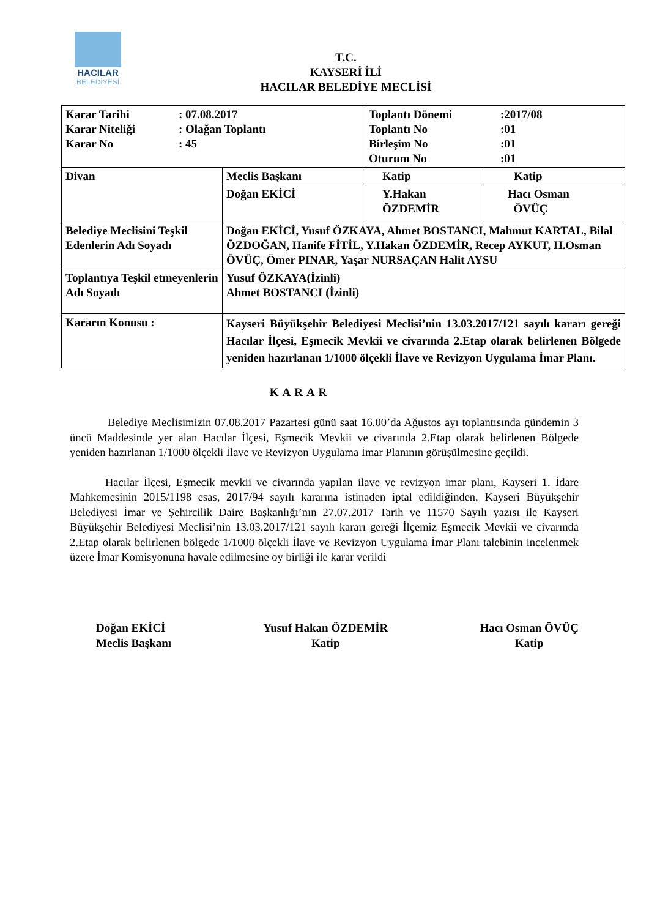HACILAR
BELEDİYESİ
T.C.
KAYSERİ İLİ
HACILAR BELEDİYE MECLİSİ
| / Karar Tarihi / : 07.08.2017 / / Karar Niteliği / : Olağan Toplantı / / Karar No / : 45 / | | / Toplantı Dönemi / :2017/08 / / Toplantı No / :01 / / Birleşim No / :01 / / Oturum No / :01 / | |
| Divan | Meclis Başkanı | Katip | Katip |
| | Doğan EKİCİ | Y.Hakan ÖZDEMİR | Hacı Osman ÖVÜÇ |
| Belediye Meclisini Teşkil Edenlerin Adı Soyadı | Doğan EKİCİ, Yusuf ÖZKAYA, Ahmet BOSTANCI, Mahmut KARTAL, Bilal ÖZDOĞAN, Hanife FİTİL, Y.Hakan ÖZDEMİR, Recep AYKUT, H.Osman ÖVÜÇ, Ömer PINAR, Yaşar NURSAÇAN Halit AYSU | | |
| Toplantıya Teşkil etmeyenlerin Adı Soyadı | Yusuf ÖZKAYA(İzinli) Ahmet BOSTANCI (İzinli) | | |
| Kararın Konusu : | Kayseri Büyükşehir Belediyesi Meclisi’nin 13.03.2017/121 sayılı kararı gereği Hacılar İlçesi, Eşmecik Mevkii ve civarında 2.Etap olarak belirlenen Bölgede yeniden hazırlanan 1/1000 ölçekli İlave ve Revizyon Uygulama İmar Planı. | | |
KARAR
Belediye Meclisimizin 07.08.2017 Pazartesi günü saat 16.00’da Ağustos ayı toplantısında gündemin 3 üncü Maddesinde yer alan Hacılar İlçesi, Eşmecik Mevkii ve civarında 2.Etap olarak belirlenen Bölgede yeniden hazırlanan 1/1000 ölçekli İlave ve Revizyon Uygulama İmar Planının görüşülmesine geçildi.
Hacılar İlçesi, Eşmecik mevkii ve civarında yapılan ilave ve revizyon imar planı, Kayseri 1. İdare Mahkemesinin 2015/1198 esas, 2017/94 sayılı kararına istinaden iptal edildiğinden, Kayseri Büyükşehir Belediyesi İmar ve Şehircilik Daire Başkanlığı’nın 27.07.2017 Tarih ve 11570 Sayılı yazısı ile Kayseri Büyükşehir Belediyesi Meclisi’nin 13.03.2017/121 sayılı kararı gereği İlçemiz Eşmecik Mevkii ve civarında 2.Etap olarak belirlenen bölgede 1/1000 ölçekli İlave ve Revizyon Uygulama İmar Planı talebinin incelenmek üzere İmar Komisyonuna havale edilmesine oy birliği ile karar verildi
Doğan EKİCİ
Meclis Başkanı
Yusuf Hakan ÖZDEMİR
Katip
Hacı Osman ÖVÜÇ
Katip